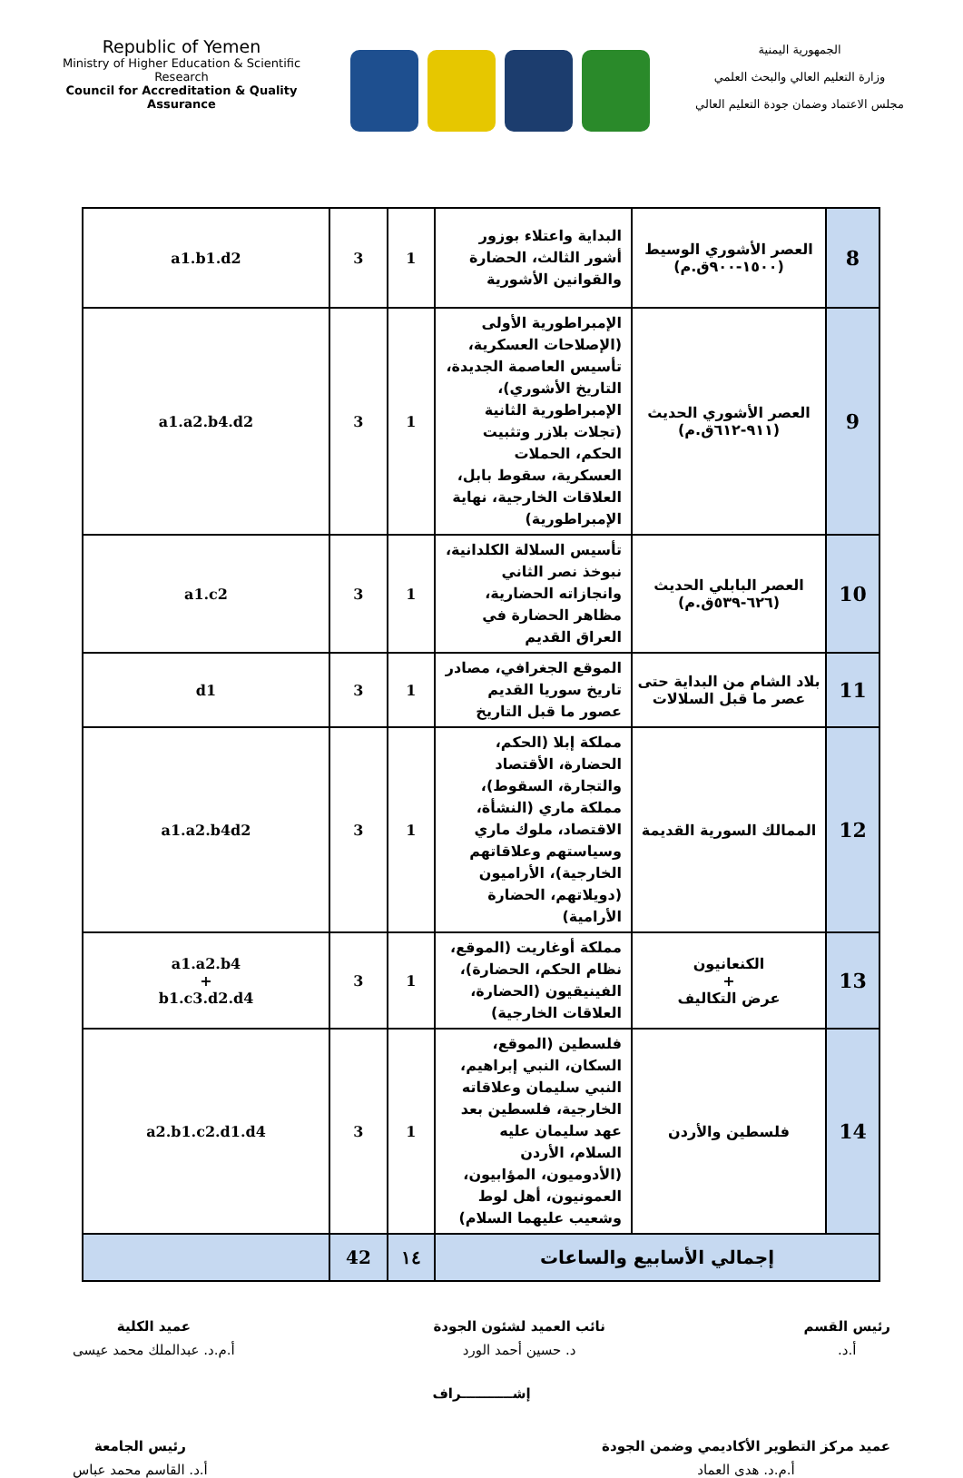Republic of Yemen
Ministry of Higher Education & Scientific Research
Council for Accreditation & Quality Assurance
الجمهورية اليمنية
وزارة التعليم العالي والبحث العلمي
مجلس الاعتماد وضمان جودة التعليم العالي
| 8 | العصر الأشوري الوسيط (١٥٠٠-٩٠٠ق.م) | البداية واعتلاء بوزور أشور الثالث، الحضارة والقوانين الأشورية | 1 | 3 | a1.b1.d2 |
| 9 | العصر الأشوري الحديث (٩١١-٦١٢ق.م) | الإمبراطورية الأولى (الإصلاحات العسكرية، تأسيس العاصمة الجديدة، التاريخ الأشوري)، الإمبراطورية الثانية (تجلات بلازر وتثبيت الحكم، الحملات العسكرية، سقوط بابل، العلاقات الخارجية، نهاية الإمبراطورية) | 1 | 3 | a1.a2.b4.d2 |
| 10 | العصر البابلي الحديث (٦٢٦-٥٣٩ق.م) | تأسيس السلالة الكلدانية، نبوخذ نصر الثاني وانجازاته الحضارية، مظاهر الحضارة في العراق القديم | 1 | 3 | a1.c2 |
| 11 | بلاد الشام من البداية حتى عصر ما قبل السلالات | الموقع الجغرافي، مصادر تاريخ سوريا القديم عصور ما قبل التاريخ | 1 | 3 | d1 |
| 12 | الممالك السورية القديمة | مملكة إبلا (الحكم، الحضارة، الأقتصاد والتجارة، السقوط)، مملكة ماري (النشأة، الاقتصاد، ملوك ماري وسياستهم وعلاقاتهم الخارجية)، الأراميون (دويلاتهم، الحضارة الأرامية) | 1 | 3 | a1.a2.b4d2 |
| 13 | الكنعانيون + عرض التكاليف | مملكة أوغاريت (الموقع، نظام الحكم، الحضارة)، الفينيقيون (الحضارة، العلاقات الخارجية) | 1 | 3 | a1.a2.b4 + b1.c3.d2.d4 |
| 14 | فلسطين والأردن | فلسطين (الموقع، السكان، النبي إبراهيم، النبي سليمان وعلاقاته الخارجية، فلسطين بعد عهد سليمان عليه السلام، الأردن (الأدوميون، المؤابيون، العمونيون، أهل لوط وشعيب عليهما السلام) | 1 | 3 | a2.b1.c2.d1.d4 |
| إجمالي الأسابيع والساعات | | | ١٤ | 42 | |
رئيس القسم
أ.د.
نائب العميد لشئون الجودة
د. حسين أحمد الورد
عميد الكلية
أ.م.د. عبدالملك محمد عيسى
إشـــــــــــراف
عميد مركز التطوير الأكاديمي وضمن الجودة
أ.م.د. هدى العماد
رئيس الجامعة
أ.د. القاسم محمد عباس